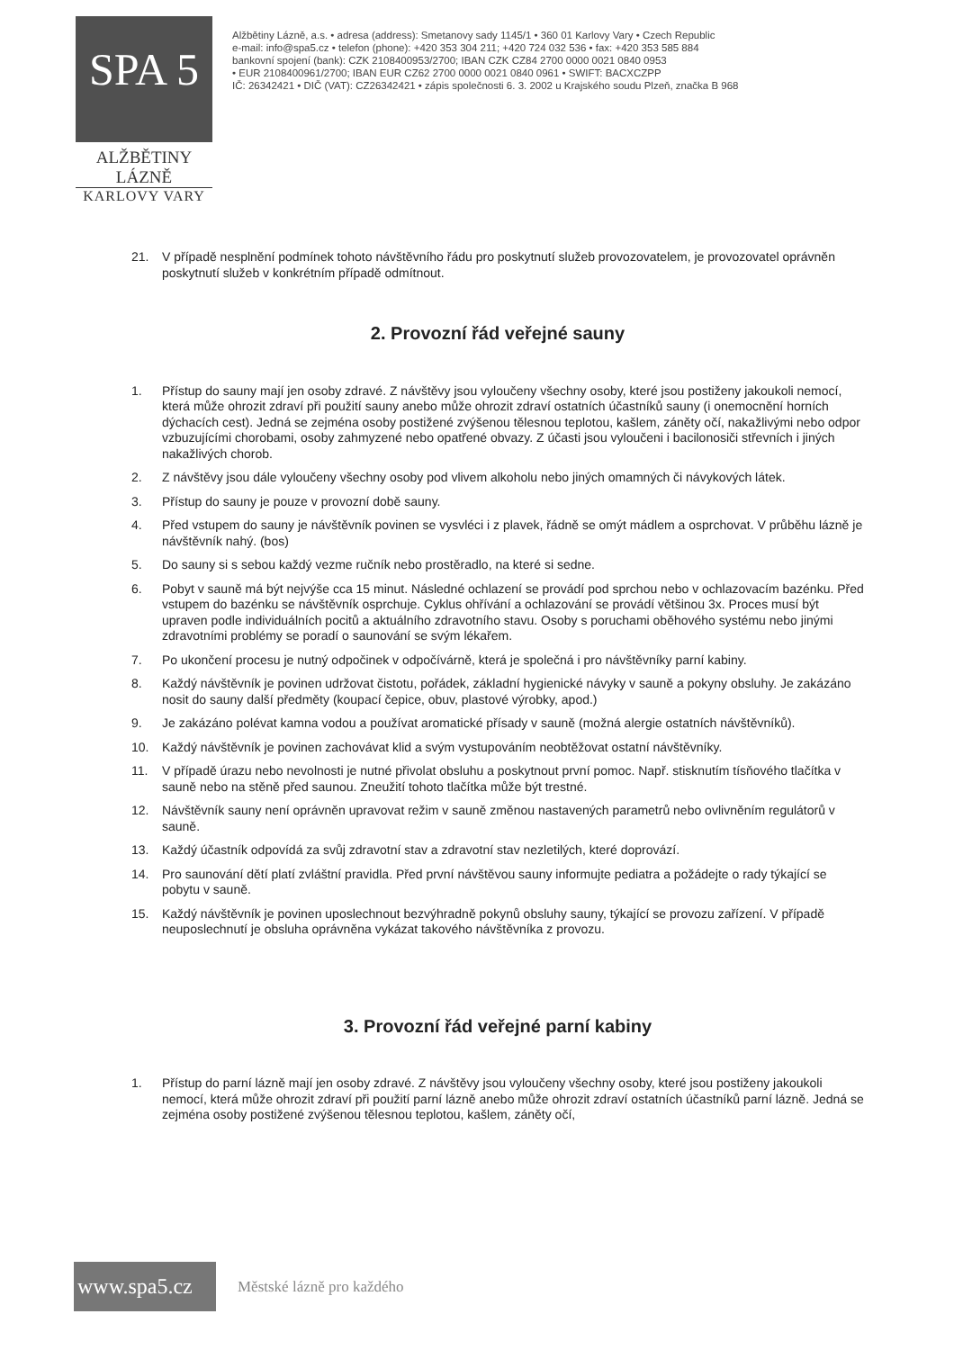SPA 5
ALŽBĚTINY LÁZNĚ
KARLOVY VARY
Alžbětiny Lázně, a.s. • adresa (address): Smetanovy sady 1145/1 • 360 01 Karlovy Vary • Czech Republic
e-mail: info@spa5.cz • telefon (phone): +420 353 304 211; +420 724 032 536 • fax: +420 353 585 884
bankovní spojení (bank): CZK 2108400953/2700; IBAN CZK CZ84 2700 0000 0021 0840 0953
• EUR 2108400961/2700; IBAN EUR CZ62 2700 0000 0021 0840 0961 • SWIFT: BACXCZPP
IČ: 26342421 • DIČ (VAT): CZ26342421 • zápis společnosti 6. 3. 2002 u Krajského soudu Plzeň, značka B 968
21. V případě nesplnění podmínek tohoto návštěvního řádu pro poskytnutí služeb provozovatelem, je provozovatel oprávněn poskytnutí služeb v konkrétním případě odmítnout.
2. Provozní řád veřejné sauny
1. Přístup do sauny mají jen osoby zdravé. Z návštěvy jsou vyloučeny všechny osoby, které jsou postiženy jakoukoli nemocí, která může ohrozit zdraví při použití sauny anebo může ohrozit zdraví ostatních účastníků sauny (i onemocnění horních dýchacích cest). Jedná se zejména osoby postižené zvýšenou tělesnou teplotou, kašlem, záněty očí, nakažlivými nebo odpor vzbuzujícími chorobami, osoby zahmyzené nebo opatřené obvazy. Z účasti jsou vyloučeni i bacilonosiči střevních i jiných nakažlivých chorob.
2. Z návštěvy jsou dále vyloučeny všechny osoby pod vlivem alkoholu nebo jiných omamných či návykových látek.
3. Přístup do sauny je pouze v provozní době sauny.
4. Před vstupem do sauny je návštěvník povinen se vysvléci i z plavek, řádně se omýt mádlem a osprchovat. V průběhu lázně je návštěvník nahý. (bos)
5. Do sauny si s sebou každý vezme ručník nebo prostěradlo, na které si sedne.
6. Pobyt v sauně má být nejvýše cca 15 minut. Následné ochlazení se provádí pod sprchou nebo v ochlazovacím bazénku. Před vstupem do bazénku se návštěvník osprchuje. Cyklus ohřívání a ochlazování se provádí většinou 3x. Proces musí být upraven podle individuálních pocitů a aktuálního zdravotního stavu. Osoby s poruchami oběhového systému nebo jinými zdravotními problémy se poradí o saunování se svým lékařem.
7. Po ukončení procesu je nutný odpočinek v odpočívárně, která je společná i pro návštěvníky parní kabiny.
8. Každý návštěvník je povinen udržovat čistotu, pořádek, základní hygienické návyky v sauně a pokyny obsluhy. Je zakázáno nosit do sauny další předměty (koupací čepice, obuv, plastové výrobky, apod.)
9. Je zakázáno polévat kamna vodou a používat aromatické přísady v sauně (možná alergie ostatních návštěvníků).
10. Každý návštěvník je povinen zachovávat klid a svým vystupováním neobtěžovat ostatní návštěvníky.
11. V případě úrazu nebo nevolnosti je nutné přivolat obsluhu a poskytnout první pomoc. Např. stisknutím tísňového tlačítka v sauně nebo na stěně před saunou. Zneužití tohoto tlačítka může být trestné.
12. Návštěvník sauny není oprávněn upravovat režim v sauně změnou nastavených parametrů nebo ovlivněním regulátorů v sauně.
13. Každý účastník odpovídá za svůj zdravotní stav a zdravotní stav nezletilých, které doprovází.
14. Pro saunování dětí platí zvláštní pravidla. Před první návštěvou sauny informujte pediatra a požádejte o rady týkající se pobytu v sauně.
15. Každý návštěvník je povinen uposlechnout bezvýhradně pokynů obsluhy sauny, týkající se provozu zařízení. V případě neuposlechnutí je obsluha oprávněna vykázat takového návštěvníka z provozu.
3. Provozní řád veřejné parní kabiny
1. Přístup do parní lázně mají jen osoby zdravé. Z návštěvy jsou vyloučeny všechny osoby, které jsou postiženy jakoukoli nemocí, která může ohrozit zdraví při použití parní lázně anebo může ohrozit zdraví ostatních účastníků parní lázně. Jedná se zejména osoby postižené zvýšenou tělesnou teplotou, kašlem, záněty očí,
www.spa5.cz
Městské lázně pro každého